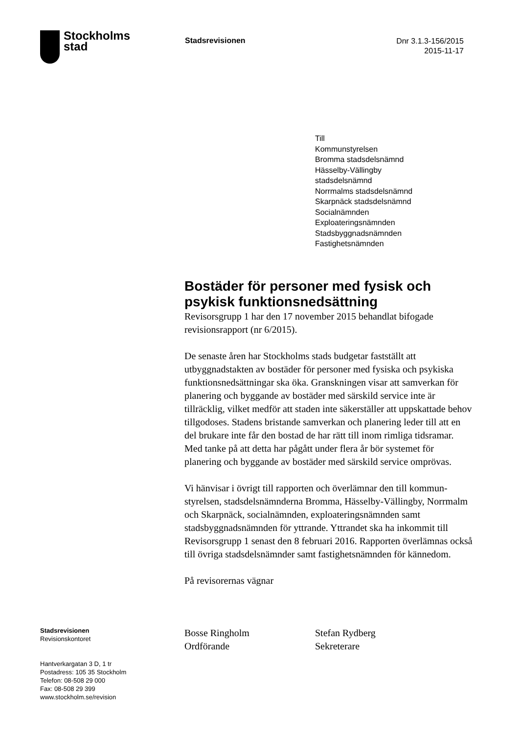Stockholms
stad
Stadsrevisionen
Dnr 3.1.3-156/2015
2015-11-17
Till
Kommunstyrelsen
Bromma stadsdelsnämnd
Hässelby-Vällingby
stadsdelsnämnd
Norrmalms stadsdelsnämnd
Skarpnäck stadsdelsnämnd
Socialnämnden
Exploateringsnämnden
Stadsbyggnadsnämnden
Fastighetsnämnden
Bostäder för personer med fysisk och psykisk funktionsnedsättning
Revisorsgrupp 1 har den 17 november 2015 behandlat bifogade revisionsrapport (nr 6/2015).
De senaste åren har Stockholms stads budgetar fastställt att utbyggnadstakten av bostäder för personer med fysiska och psykiska funktionsnedsättningar ska öka. Granskningen visar att samverkan för planering och byggande av bostäder med särskild service inte är tillräcklig, vilket medför att staden inte säkerställer att uppskattade behov tillgodoses. Stadens bristande samverkan och planering leder till att en del brukare inte får den bostad de har rätt till inom rimliga tidsramar. Med tanke på att detta har pågått under flera år bör systemet för planering och byggande av bostäder med särskild service omprövas.
Vi hänvisar i övrigt till rapporten och överlämnar den till kommun-styrelsen, stadsdelsnämnderna Bromma, Hässelby-Vällingby, Norrmalm och Skarpnäck, socialnämnden, exploateringsnämnden samt stadsbyggnadsnämnden för yttrande. Yttrandet ska ha inkommit till Revisorsgrupp 1 senast den 8 februari 2016. Rapporten överlämnas också till övriga stadsdelsnämnder samt fastighetsnämnden för kännedom.
På revisorernas vägnar
Stadsrevisionen
Revisionskontoret
Hantverkargatan 3 D, 1 tr
Postadress: 105 35 Stockholm
Telefon: 08-508 29 000
Fax: 08-508 29 399
www.stockholm.se/revision
Bosse Ringholm
Ordförande
Stefan Rydberg
Sekreterare